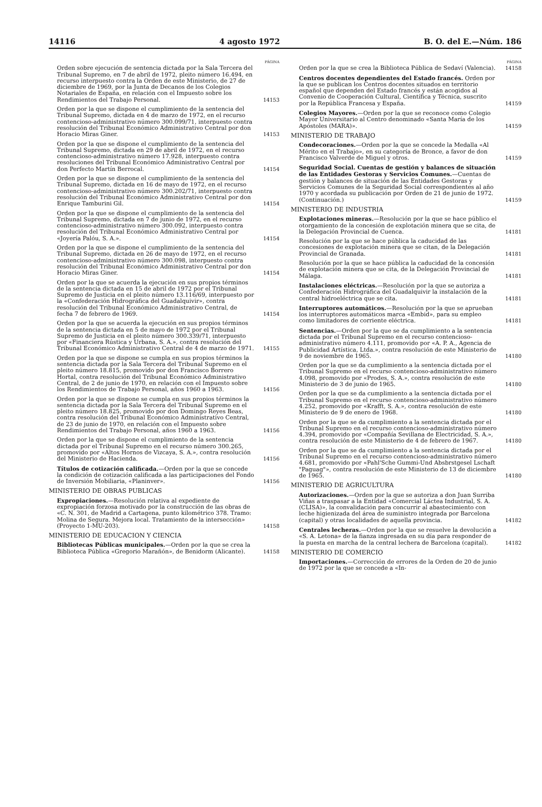14116 4 agosto 1972 B. O. del E.—Núm. 186
PÁGINA
Orden sobre ejecución de sentencia dictada por la Sala Tercera del Tribunal Supremo, en 7 de abril de 1972, pleito número 16.494, en recurso interpuesto contra la Orden de este Ministerio, de 27 de diciembre de 1969, por la Junta de Decanos de los Colegios Notariales de España, en relación con el Impuesto sobre los Rendimientos del Trabajo Personal.
14153
Orden por la que se dispone el cumplimiento de la sentencia del Tribunal Supremo, dictada en 4 de marzo de 1972, en el recurso contencioso-administrativo número 300.099/71, interpuesto contra resolución del Tribunal Económico Administrativo Central por don Horacio Miras Giner.
14153
Orden por la que se dispone el cumplimiento de la sentencia del Tribunal Supremo, dictada en 29 de abril de 1972, en el recurso contencioso-administrativo número 17.928, interpuesto contra resoluciones del Tribunal Económico Administrativo Central por don Perfecto Martín Berrocal.
14154
Orden por la que se dispone el cumplimiento de la sentencia del Tribunal Supremo, dictada en 16 de mayo de 1972, en el recurso contencioso-administrativo número 300.202/71, interpuesto contra resolución del Tribunal Económico Administrativo Central por don Enrique Tamburini Gil.
14154
Orden por la que se dispone el cumplimiento de la sentencia del Tribunal Supremo, dictada en 7 de junio de 1972, en el recurso contencioso-administrativo número 300.092, interpuesto contra resolución del Tribunal Económico Administrativo Central por «Joyería Palóu, S. A.».
14154
Orden por la que se dispone el cumplimiento de la sentencia del Tribunal Supremo, dictada en 26 de mayo de 1972, en el recurso contencioso-administrativo número 300.098, interpuesto contra resolución del Tribunal Económico Administrativo Central por don Horacio Miras Giner.
14154
Orden por la que se acuerda la ejecución en sus propios términos de la sentencia dictada en 15 de abril de 1972 por el Tribunal Supremo de Justicia en el pleito número 13.116/69, interpuesto por la «Confederación Hidrográfica del Guadalquivir», contra resolución del Tribunal Económico Administrativo Central, de fecha 7 de febrero de 1969.
14154
Orden por la que se acuerda la ejecución en sus propios términos de la sentencia dictada en 5 de mayo de 1972 por el Tribunal Supremo de Justicia en el pleito número 300.339/71, interpuesto por «Financiera Rústica y Urbana, S. A.», contra resolución del Tribunal Económico Administrativo Central de 4 de marzo de 1971.
14155
Orden por la que se dispone se cumpla en sus propios términos la sentencia dictada por la Sala Tercera del Tribunal Supremo en el pleito número 18.815, promovido por don Francisco Borrero Hortal, contra resolución del Tribunal Económico Administrativo Central, de 2 de junio de 1970, en relación con el Impuesto sobre los Rendimientos de Trabajo Personal, años 1960 a 1963.
14156
Orden por la que se dispone se cumpla en sus propios términos la sentencia dictada por la Sala Tercera del Tribunal Supremo en el pleito número 18.825, promovido por don Domingo Reyes Beas, contra resolución del Tribunal Económico Administrativo Central, de 23 de junio de 1970, en relación con el Impuesto sobre Rendimientos del Trabajo Personal, años 1960 a 1963.
14156
Orden por la que se dispone el cumplimiento de la sentencia dictada por el Tribunal Supremo en el recurso número 300.265, promovido por «Altos Hornos de Vizcaya, S. A.», contra resolución del Ministerio de Hacienda.
14156
Títulos de cotización calificada.—Orden por la que se concede la condición de cotización calificada a las participaciones del Fondo de Inversión Mobiliaria, «Planinver».
14156
MINISTERIO DE OBRAS PUBLICAS
Expropiaciones.—Resolución relativa al expediente de expropiación forzosa motivado por la construcción de las obras de «C. N. 301, de Madrid a Cartagena, punto kilométrico 378. Tramo: Molina de Segura. Mejora local. Tratamiento de la intersección» (Proyecto 1-MU-203).
14158
MINISTERIO DE EDUCACION Y CIENCIA
Bibliotecas Públicas municipales.—Orden por la que se crea la Biblioteca Pública «Gregorio Marañón», de Benidorm (Alicante).
14158
PÁGINA
Orden por la que se crea la Biblioteca Pública de Sedaví (Valencia).
14158
Centros docentes dependientes del Estado francés. Orden por la que se publican los Centros docentes situados en territorio español que dependen del Estado francés y están acogidos al Convenio de Cooperación Cultural, Científica y Técnica, suscrito por la República Francesa y España.
14159
Colegios Mayores.—Orden por la que se reconoce como Colegio Mayor Universitario al Centro denominado «Santa María de los Apóstoles (MARA)».
14159
MINISTERIO DE TRABAJO
Condecoraciones.—Orden por la que se concede la Medalla «Al Mérito en el Trabajo», en su categoría de Bronce, a favor de don Francisco Valverde de Miguel y otros.
14159
Seguridad Social. Cuentas de gestión y balances de situación de las Entidades Gestoras y Servicios Comunes.—Cuentas de gestión y balances de situación de las Entidades Gestoras y Servicios Comunes de la Seguridad Social correspondientes al año 1970 y acordada su publicación por Orden de 21 de junio de 1972. (Continuación.)
14159
MINISTERIO DE INDUSTRIA
Explotaciones mineras.—Resolución por la que se hace público el otorgamiento de la concesión de explotación minera que se cita, de la Delegación Provincial de Cuenca.
14181
Resolución por la que se hace pública la caducidad de las concesiones de explotación minera que se citan, de la Delegación Provincial de Granada.
14181
Resolución por la que se hace pública la caducidad de la concesión de explotación minera que se cita, de la Delegación Provincial de Málaga.
14181
Instalaciones eléctricas.—Resolución por la que se autoriza a Confederación Hidrográfica del Guadalquivir la instalación de la central hidroeléctrica que se cita.
14181
Interruptores automáticos.—Resolución por la que se aprueban los interruptores automáticos marca «Embid», para su empleo como limitadores de corriente eléctrica.
14181
Sentencias.—Orden por la que se da cumplimiento a la sentencia dictada por el Tribunal Supremo en el recurso contencioso-administrativo número 4.111, promovido por «A. P. A., Agencia de Publicidad Artística, Ltda.», contra resolución de este Ministerio de 9 de noviembre de 1965.
14180
Orden por la que se da cumplimiento a la sentencia dictada por el Tribunal Supremo en el recurso contencioso-administrativo número 4.098, promovido por «Prodes, S. A.», contra resolución de este Ministerio de 3 de junio de 1965.
14180
Orden por la que se da cumplimiento a la sentencia dictada por el Tribunal Supremo en el recurso contencioso-administrativo número 4.252, promovido por «Krafft, S. A.», contra resolución de este Ministerio de 9 de enero de 1968.
14180
Orden por la que se da cumplimiento a la sentencia dictada por el Tribunal Supremo en el recurso contencioso-administrativo número 4.394, promovido por «Compañía Sevillana de Electricidad, S. A.», contra resolución de este Ministerio de 4 de febrero de 1967.
14180
Orden por la que se da cumplimiento a la sentencia dictada por el Tribunal Supremo en el recurso contencioso-administrativo número 4.681, promovido por «Pahl'Sche Gummi-Und Absbrstgesel Lschaft "Paguag"», contra resolución de este Ministerio de 13 de diciembre de 1965.
14180
MINISTERIO DE AGRICULTURA
Autorizaciones.—Orden por la que se autoriza a don Juan Surriba Viñas a traspasar a la Entidad «Comercial Láctea Industrial, S. A. (CLISA)», la convalidación para concurrir al abastecimiento con leche higienizada del área de suministro integrada por Barcelona (capital) y otras localidades de aquella provincia.
14182
Centrales lecheras.—Orden por la que se resuelve la devolución a «S. A. Letona» de la fianza ingresada en su día para responder de la puesta en marcha de la central lechera de Barcelona (capital).
14182
MINISTERIO DE COMERCIO
Importaciones.—Corrección de errores de la Orden de 20 de junio de 1972 por la que se concede a «In-